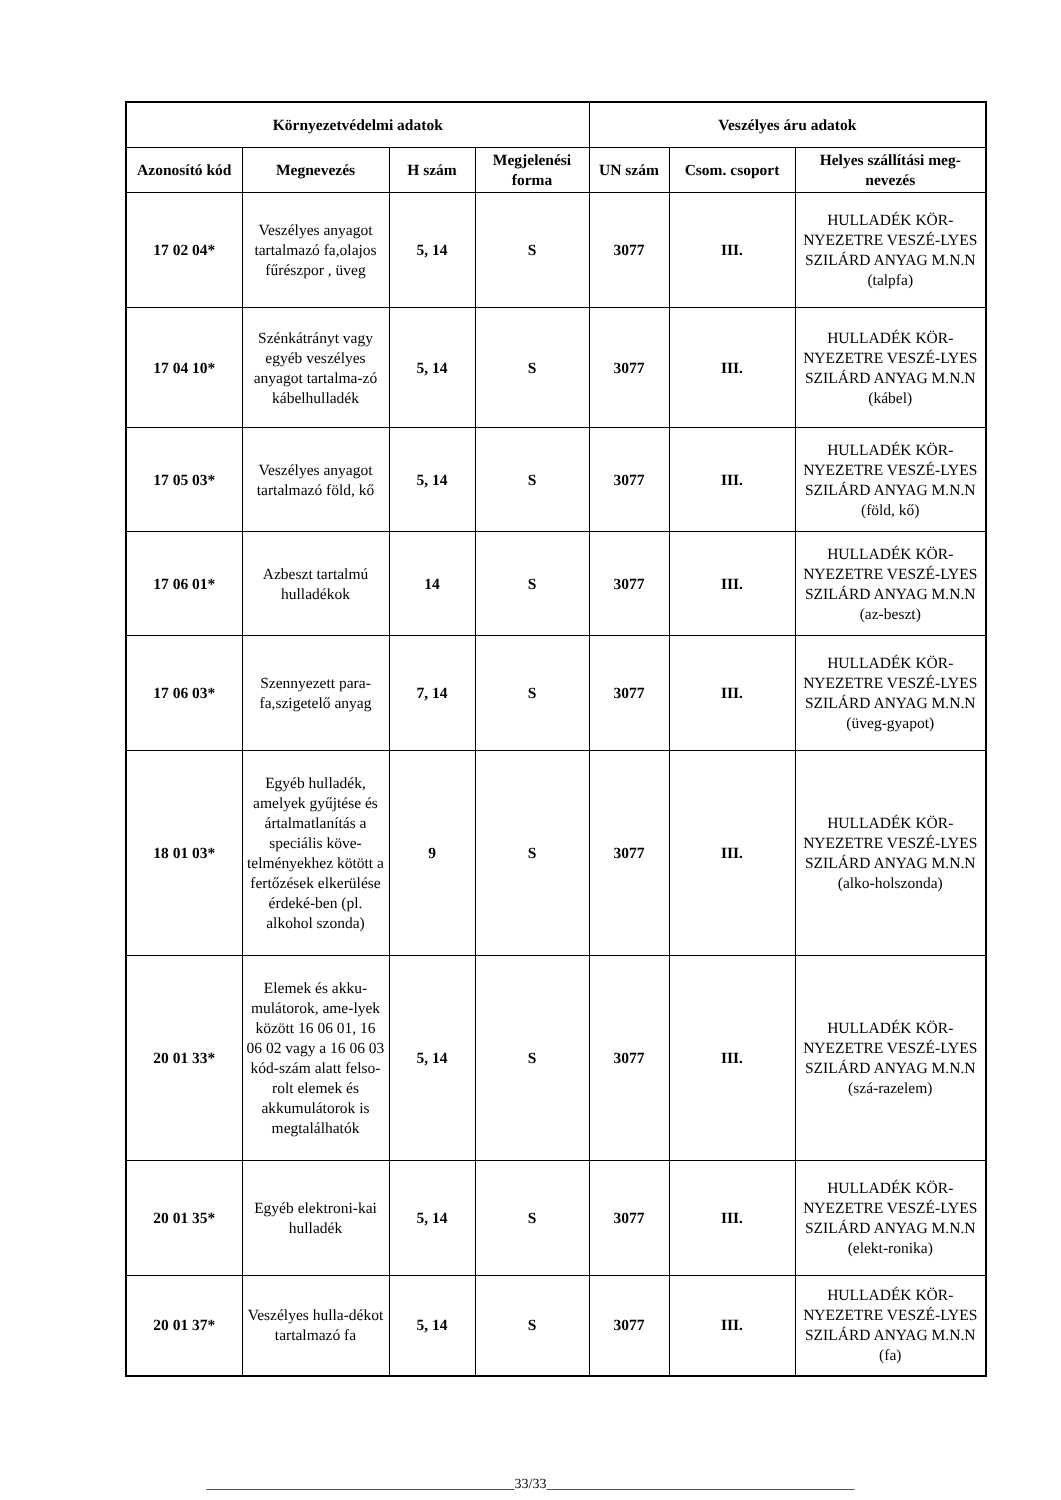| Környezetvédelmi adatok | | | | Veszélyes áru adatok | | |
| --- | --- | --- | --- | --- | --- | --- |
| Azonosító kód | Megnevezés | H szám | Megjelenési forma | UN szám | Csom. csoport | Helyes szállítási meg-nevezés |
| 17 02 04* | Veszélyes anyagot tartalmazó fa,olajos fűrészpor , üveg | 5, 14 | S | 3077 | III. | HULLADÉK KÖR-NYEZETRE VESZÉ-LYES SZILÁRD ANYAG M.N.N (talpfa) |
| 17 04 10* | Szénkátrányt vagy egyéb veszélyes anyagot tartalma-zó kábelhulladék | 5, 14 | S | 3077 | III. | HULLADÉK KÖR-NYEZETRE VESZÉ-LYES SZILÁRD ANYAG M.N.N (kábel) |
| 17 05 03* | Veszélyes anyagot tartalmazó föld, kő | 5, 14 | S | 3077 | III. | HULLADÉK KÖR-NYEZETRE VESZÉ-LYES SZILÁRD ANYAG M.N.N (föld, kő) |
| 17 06 01* | Azbeszt tartalmú hulladékok | 14 | S | 3077 | III. | HULLADÉK KÖR-NYEZETRE VESZÉ-LYES SZILÁRD ANYAG M.N.N (az-beszt) |
| 17 06 03* | Szennyezett para-fa,szigetelő anyag | 7, 14 | S | 3077 | III. | HULLADÉK KÖR-NYEZETRE VESZÉ-LYES SZILÁRD ANYAG M.N.N (üveg-gyapot) |
| 18 01 03* | Egyéb hulladék, amelyek gyűjtése és ártalmatlanítás a speciális köve-telményekhez kötött a fertőzések elkerülése érdeké-ben (pl. alkohol szonda) | 9 | S | 3077 | III. | HULLADÉK KÖR-NYEZETRE VESZÉ-LYES SZILÁRD ANYAG M.N.N (alko-holszonda) |
| 20 01 33* | Elemek és akku-mulátorok, ame-lyek között 16 06 01, 16 06 02 vagy a 16 06 03 kód-szám alatt felso-rolt elemek és akkumulátorok is megtalálhatók | 5, 14 | S | 3077 | III. | HULLADÉK KÖR-NYEZETRE VESZÉ-LYES SZILÁRD ANYAG M.N.N (szá-razelem) |
| 20 01 35* | Egyéb elektroni-kai hulladék | 5, 14 | S | 3077 | III. | HULLADÉK KÖR-NYEZETRE VESZÉ-LYES SZILÁRD ANYAG M.N.N (elekt-ronika) |
| 20 01 37* | Veszélyes hulla-dékot tartalmazó fa | 5, 14 | S | 3077 | III. | HULLADÉK KÖR-NYEZETRE VESZÉ-LYES SZILÁRD ANYAG M.N.N (fa) |
____________________________________________33/33____________________________________________